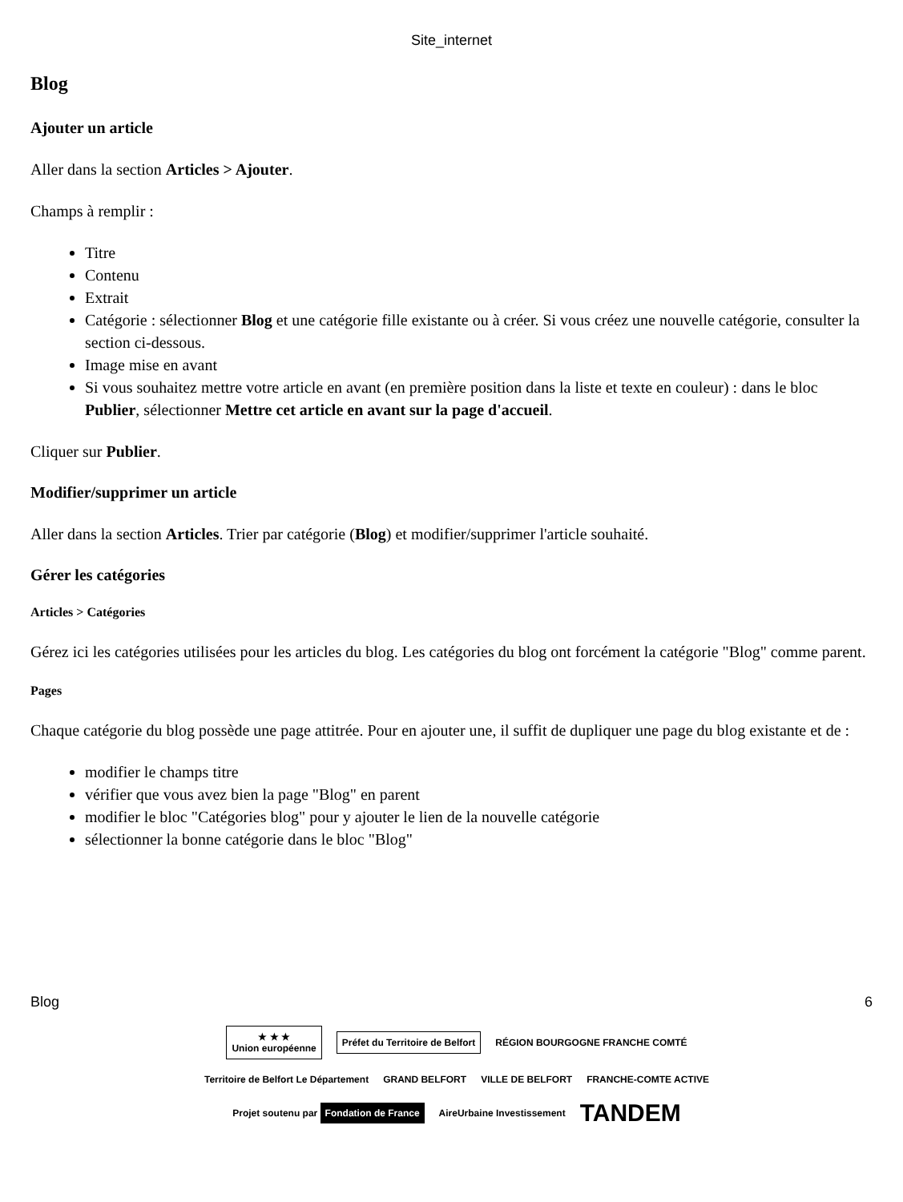Site_internet
Blog
Ajouter un article
Aller dans la section Articles > Ajouter.
Champs à remplir :
Titre
Contenu
Extrait
Catégorie : sélectionner Blog et une catégorie fille existante ou à créer. Si vous créez une nouvelle catégorie, consulter la section ci-dessous.
Image mise en avant
Si vous souhaitez mettre votre article en avant (en première position dans la liste et texte en couleur) : dans le bloc Publier, sélectionner Mettre cet article en avant sur la page d'accueil.
Cliquer sur Publier.
Modifier/supprimer un article
Aller dans la section Articles. Trier par catégorie (Blog) et modifier/supprimer l'article souhaité.
Gérer les catégories
Articles > Catégories
Gérez ici les catégories utilisées pour les articles du blog. Les catégories du blog ont forcément la catégorie "Blog" comme parent.
Pages
Chaque catégorie du blog possède une page attitrée. Pour en ajouter une, il suffit de dupliquer une page du blog existante et de :
modifier le champs titre
vérifier que vous avez bien la page "Blog" en parent
modifier le bloc "Catégories blog" pour y ajouter le lien de la nouvelle catégorie
sélectionner la bonne catégorie dans le bloc "Blog"
Blog 6
★ ★ ★
Union européenne
Préfet du Territoire de Belfort
RÉGION BOURGOGNE FRANCHE COMTÉ
Territoire de Belfort Le Département
GRAND BELFORT
VILLE DE BELFORT
FRANCHE-COMTE ACTIVE
Projet soutenu par Fondation de France
AireUrbaine Investissement
TANDEM